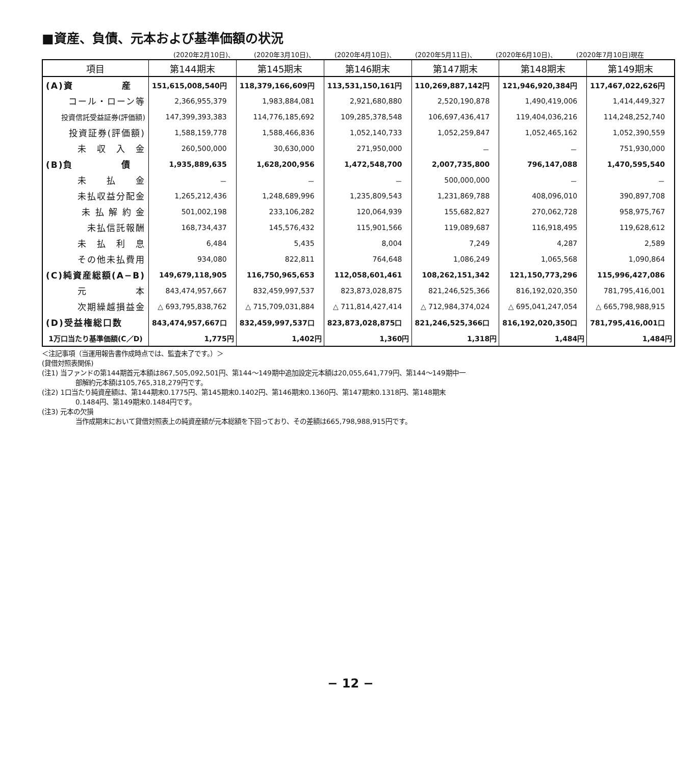■資産、負債、元本および基準価額の状況
(2020年2月10日)、 (2020年3月10日)、 (2020年4月10日)、 (2020年5月11日)、 (2020年6月10日)、 (2020年7月10日)現在
| 項目 | 第144期末 | 第145期末 | 第146期末 | 第147期末 | 第148期末 | 第149期末 |
| --- | --- | --- | --- | --- | --- | --- |
| (A)資 産 | 151,615,008,540円 | 118,379,166,609円 | 113,531,150,161円 | 110,269,887,142円 | 121,946,920,384円 | 117,467,022,626円 |
| コール・ローン等 | 2,366,955,379 | 1,983,884,081 | 2,921,680,880 | 2,520,190,878 | 1,490,419,006 | 1,414,449,327 |
| 投資信託受益証券(評価額) | 147,399,393,383 | 114,776,185,692 | 109,285,378,548 | 106,697,436,417 | 119,404,036,216 | 114,248,252,740 |
| 投資証券(評価額) | 1,588,159,778 | 1,588,466,836 | 1,052,140,733 | 1,052,259,847 | 1,052,465,162 | 1,052,390,559 |
| 未 収 入 金 | 260,500,000 | 30,630,000 | 271,950,000 | － | － | 751,930,000 |
| (B)負 債 | 1,935,889,635 | 1,628,200,956 | 1,472,548,700 | 2,007,735,800 | 796,147,088 | 1,470,595,540 |
| 未 払 金 | － | － | － | 500,000,000 | － | － |
| 未払収益分配金 | 1,265,212,436 | 1,248,689,996 | 1,235,809,543 | 1,231,869,788 | 408,096,010 | 390,897,708 |
| 未 払 解 約 金 | 501,002,198 | 233,106,282 | 120,064,939 | 155,682,827 | 270,062,728 | 958,975,767 |
| 未払信託報酬 | 168,734,437 | 145,576,432 | 115,901,566 | 119,089,687 | 116,918,495 | 119,628,612 |
| 未 払 利 息 | 6,484 | 5,435 | 8,004 | 7,249 | 4,287 | 2,589 |
| その他未払費用 | 934,080 | 822,811 | 764,648 | 1,086,249 | 1,065,568 | 1,090,864 |
| (C)純資産総額(A−B) | 149,679,118,905 | 116,750,965,653 | 112,058,601,461 | 108,262,151,342 | 121,150,773,296 | 115,996,427,086 |
| 元 本 | 843,474,957,667 | 832,459,997,537 | 823,873,028,875 | 821,246,525,366 | 816,192,020,350 | 781,795,416,001 |
| 次期繰越損益金 | △ 693,795,838,762 | △ 715,709,031,884 | △ 711,814,427,414 | △ 712,984,374,024 | △ 695,041,247,054 | △ 665,798,988,915 |
| (D)受益権総口数 | 843,474,957,667口 | 832,459,997,537口 | 823,873,028,875口 | 821,246,525,366口 | 816,192,020,350口 | 781,795,416,001口 |
| 1万口当たり基準価額(C／D) | 1,775円 | 1,402円 | 1,360円 | 1,318円 | 1,484円 | 1,484円 |
＜注記事項（当運用報告書作成時点では、監査未了です。）＞
(貸借対照表関係)
(注1) 当ファンドの第144期首元本額は867,505,092,501円、第144〜149期中追加設定元本額は20,055,641,779円、第144〜149期中一
部解約元本額は105,765,318,279円です。
(注2) 1口当たり純資産額は、第144期末0.1775円、第145期末0.1402円、第146期末0.1360円、第147期末0.1318円、第148期末
0.1484円、第149期末0.1484円です。
(注3) 元本の欠損
当作成期末において貸借対照表上の純資産額が元本総額を下回っており、その差額は665,798,988,915円です。
− 12 −